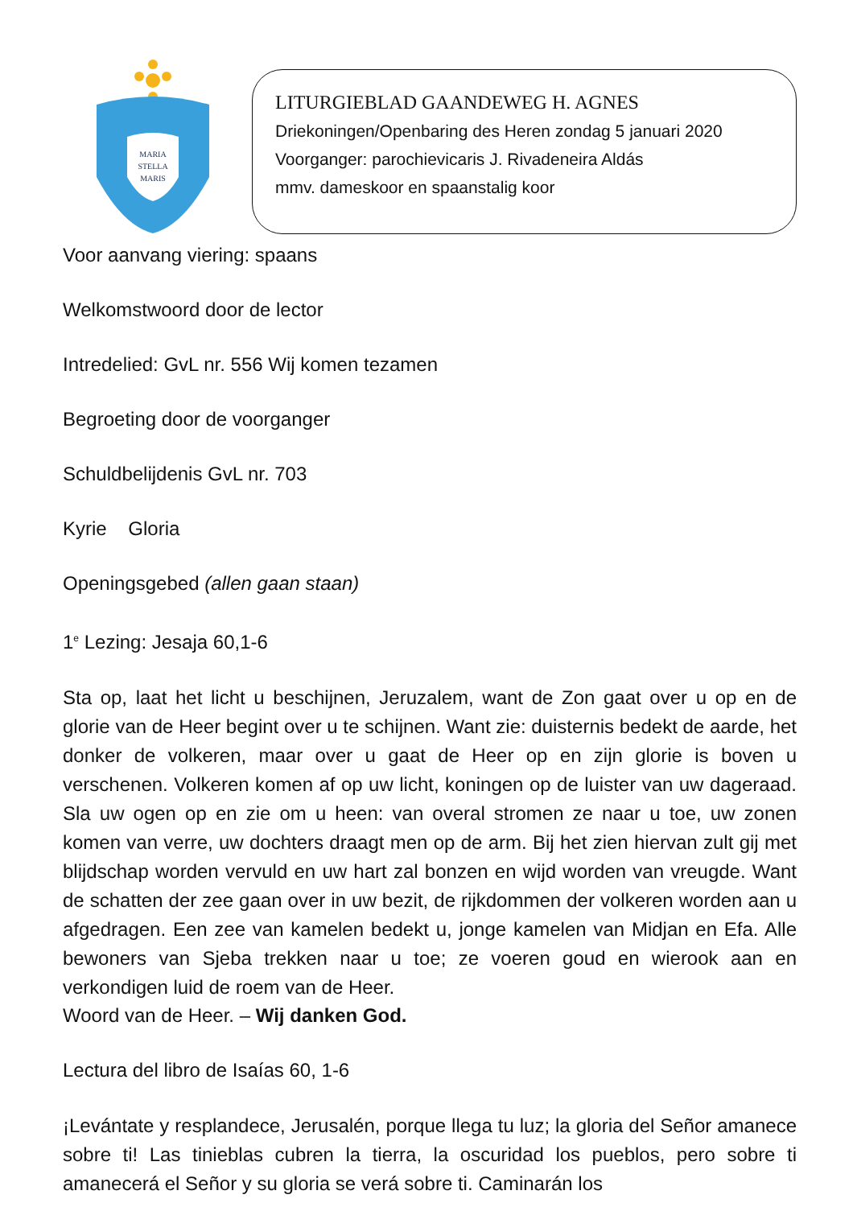MARIA
STELLA
MARIS
LITURGIEBLAD GAANDEWEG H. AGNES
Driekoningen/Openbaring des Heren zondag 5 januari 2020
Voorganger: parochievicaris J. Rivadeneira Aldás
mmv. dameskoor en spaanstalig koor
Voor aanvang viering: spaans
Welkomstwoord door de lector
Intredelied: GvL nr. 556 Wij komen tezamen
Begroeting door de voorganger
Schuldbelijdenis GvL nr. 703
Kyrie Gloria
Openingsgebed (allen gaan staan)
1<sup>e</sup> Lezing: Jesaja 60,1-6
Sta op, laat het licht u beschijnen, Jeruzalem, want de Zon gaat over u op en de glorie van de Heer begint over u te schijnen. Want zie: duisternis bedekt de aarde, het donker de volkeren, maar over u gaat de Heer op en zijn glorie is boven u verschenen. Volkeren komen af op uw licht, koningen op de luister van uw dageraad. Sla uw ogen op en zie om u heen: van overal stromen ze naar u toe, uw zonen komen van verre, uw dochters draagt men op de arm. Bij het zien hiervan zult gij met blijdschap worden vervuld en uw hart zal bonzen en wijd worden van vreugde. Want de schatten der zee gaan over in uw bezit, de rijkdommen der volkeren worden aan u afgedragen. Een zee van kamelen bedekt u, jonge kamelen van Midjan en Efa. Alle bewoners van Sjeba trekken naar u toe; ze voeren goud en wierook aan en verkondigen luid de roem van de Heer.
Woord van de Heer. – Wij danken God.
Lectura del libro de Isaías 60, 1-6
¡Levántate y resplandece, Jerusalén, porque llega tu luz; la gloria del Señor amanece sobre ti! Las tinieblas cubren la tierra, la oscuridad los pueblos, pero sobre ti amanecerá el Señor y su gloria se verá sobre ti. Caminarán los